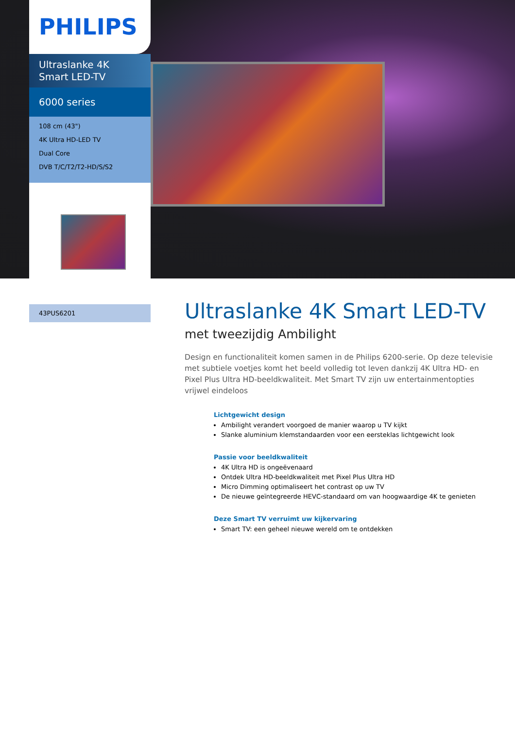PHILIPS
Ultraslanke 4K Smart LED-TV
6000 series
108 cm (43")
4K Ultra HD-LED TV
Dual Core
DVB T/C/T2/T2-HD/S/S2
43PUS6201
Ultraslanke 4K Smart LED-TV
met tweezijdig Ambilight
Design en functionaliteit komen samen in de Philips 6200-serie. Op deze televisie met subtiele voetjes komt het beeld volledig tot leven dankzij 4K Ultra HD- en Pixel Plus Ultra HD-beeldkwaliteit. Met Smart TV zijn uw entertainmentopties vrijwel eindeloos
Lichtgewicht design
Ambilight verandert voorgoed de manier waarop u TV kijkt
Slanke aluminium klemstandaarden voor een eersteklas lichtgewicht look
Passie voor beeldkwaliteit
4K Ultra HD is ongeëvenaard
Ontdek Ultra HD-beeldkwaliteit met Pixel Plus Ultra HD
Micro Dimming optimaliseert het contrast op uw TV
De nieuwe geïntegreerde HEVC-standaard om van hoogwaardige 4K te genieten
Deze Smart TV verruimt uw kijkervaring
Smart TV: een geheel nieuwe wereld om te ontdekken